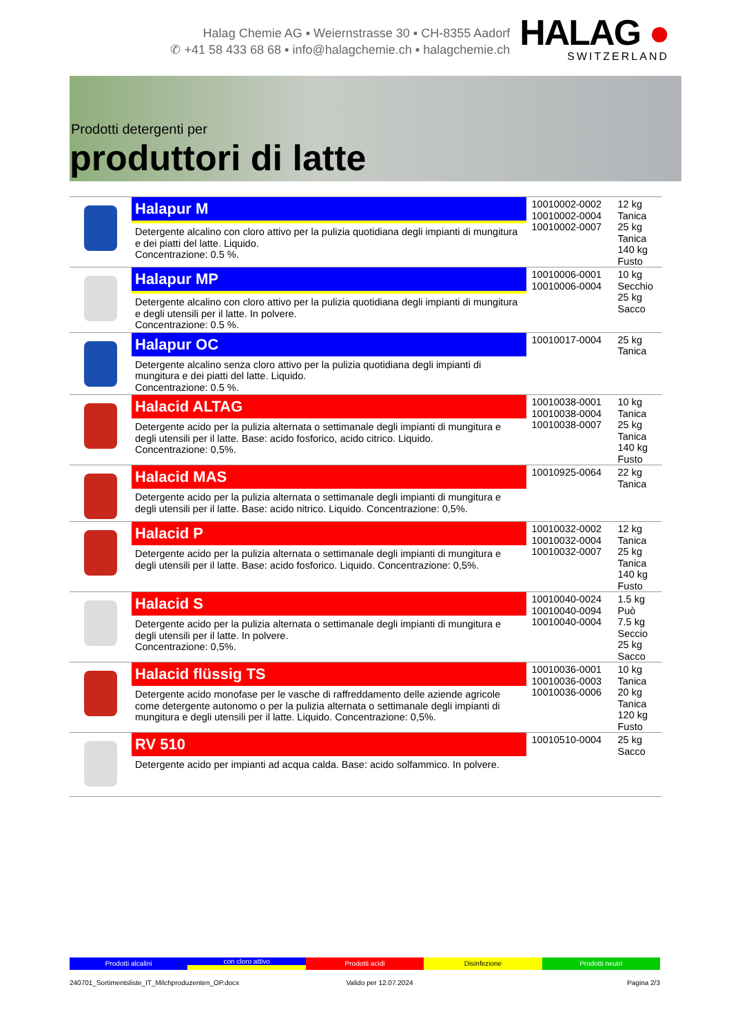Halag Chemie AG ▪ Weiernstrasse 30 ▪ CH-8355 Aadorf
✆ +41 58 433 68 68 ▪ info@halagchemie.ch ▪ halagchemie.ch
HALAG ●
SWITZERLAND
Prodotti detergenti per
produttori di latte
| | Halapur M Detergente alcalino con cloro attivo per la pulizia quotidiana degli impianti di mungitura e dei piatti del latte. Liquido. Concentrazione: 0.5 %. | 10010002-0002 10010002-0004 10010002-0007 | 12 kg Tanica 25 kg Tanica 140 kg Fusto |
| | Halapur MP Detergente alcalino con cloro attivo per la pulizia quotidiana degli impianti di mungitura e degli utensili per il latte. In polvere. Concentrazione: 0.5 %. | 10010006-0001 10010006-0004 | 10 kg Secchio 25 kg Sacco |
| | Halapur OC Detergente alcalino senza cloro attivo per la pulizia quotidiana degli impianti di mungitura e dei piatti del latte. Liquido. Concentrazione: 0.5 %. | 10010017-0004 | 25 kg Tanica |
| | Halacid ALTAG Detergente acido per la pulizia alternata o settimanale degli impianti di mungitura e degli utensili per il latte. Base: acido fosforico, acido citrico. Liquido. Concentrazione: 0,5%. | 10010038-0001 10010038-0004 10010038-0007 | 10 kg Tanica 25 kg Tanica 140 kg Fusto |
| | Halacid MAS Detergente acido per la pulizia alternata o settimanale degli impianti di mungitura e degli utensili per il latte. Base: acido nitrico. Liquido. Concentrazione: 0,5%. | 10010925-0064 | 22 kg Tanica |
| | Halacid P Detergente acido per la pulizia alternata o settimanale degli impianti di mungitura e degli utensili per il latte. Base: acido fosforico. Liquido. Concentrazione: 0,5%. | 10010032-0002 10010032-0004 10010032-0007 | 12 kg Tanica 25 kg Tanica 140 kg Fusto |
| | Halacid S Detergente acido per la pulizia alternata o settimanale degli impianti di mungitura e degli utensili per il latte. In polvere. Concentrazione: 0,5%. | 10010040-0024 10010040-0094 10010040-0004 | 1.5 kg Può 7.5 kg Seccio 25 kg Sacco |
| | Halacid flüssig TS Detergente acido monofase per le vasche di raffreddamento delle aziende agricole come detergente autonomo o per la pulizia alternata o settimanale degli impianti di mungitura e degli utensili per il latte. Liquido. Concentrazione: 0,5%. | 10010036-0001 10010036-0003 10010036-0006 | 10 kg Tanica 20 kg Tanica 120 kg Fusto |
| | RV 510 Detergente acido per impianti ad acqua calda. Base: acido solfammico. In polvere. | 10010510-0004 | 25 kg Sacco |
Prodotti alcalini
con cloro attivo
Prodotti acidi Disinfezione Prodotti neutri
240701_Sortimentsliste_IT_Milchproduzenten_OP.docx Valido per 12.07.2024 Pagina 2/3